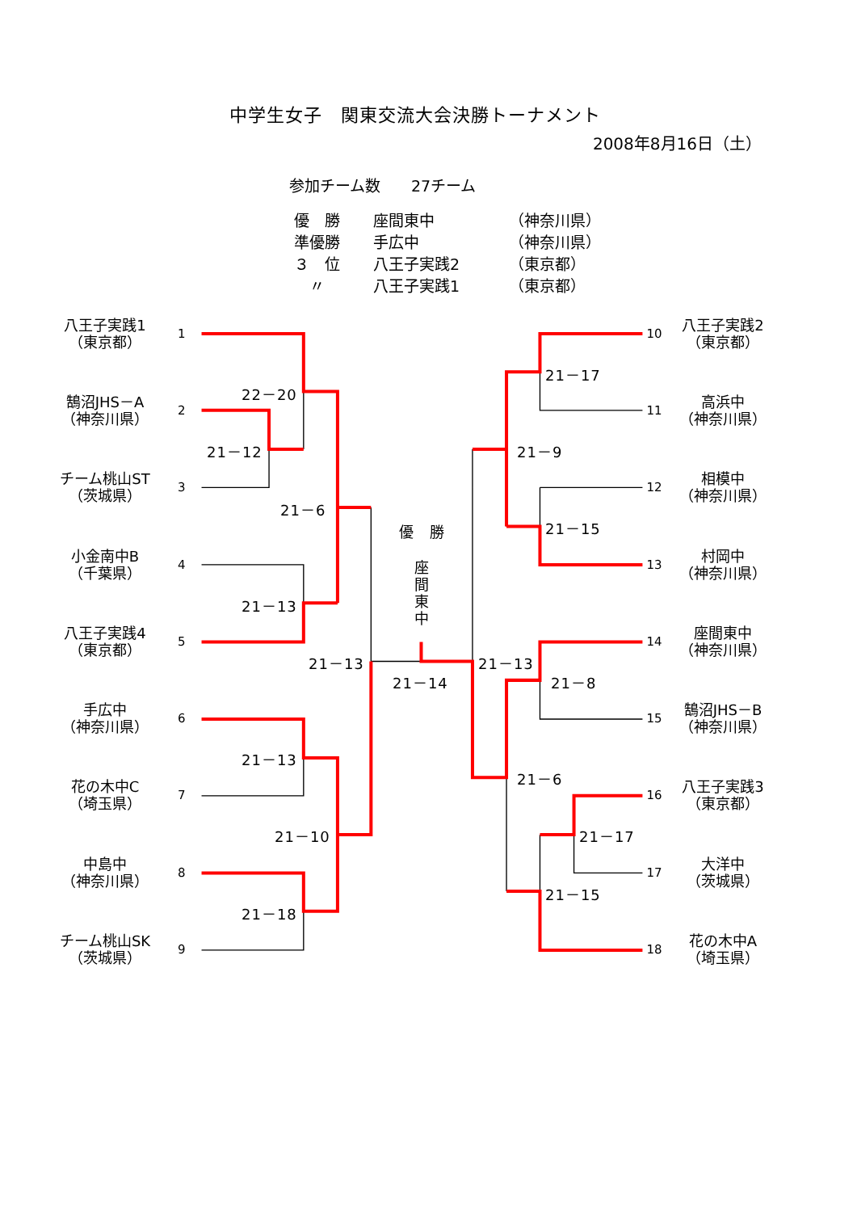中学生女子　関東交流大会決勝トーナメント
2008年8月16日（土）
参加チーム数　　27チーム
| 優 勝 | 座間東中 | （神奈川県） |
| 準優勝 | 手広中 | （神奈川県） |
| ３ 位 | 八王子実践2 | （東京都） |
| 〃 | 八王子実践1 | （東京都） |
八王子実践1
（東京都）
1
10
八王子実践2
（東京都）
21－17
22－20
鵠沼JHS－A
（神奈川県）
2
11
高浜中
（神奈川県）
21－12
21－9
チーム桃山ST
（茨城県）
3
12
相模中
（神奈川県）
21－6
21－15
優　勝
座
間
東
中
小金南中B
（千葉県）
4
13
村岡中
（神奈川県）
21－13
八王子実践4
（東京都）
5
14
座間東中
（神奈川県）
21－13
21－13
21－14
21－8
手広中
（神奈川県）
6
15
鵠沼JHS－B
（神奈川県）
21－13
21－6
花の木中C
（埼玉県）
7
16
八王子実践3
（東京都）
21－10
21－17
中島中
（神奈川県）
8
17
大洋中
（茨城県）
21－15
21－18
チーム桃山SK
（茨城県）
9
18
花の木中A
（埼玉県）